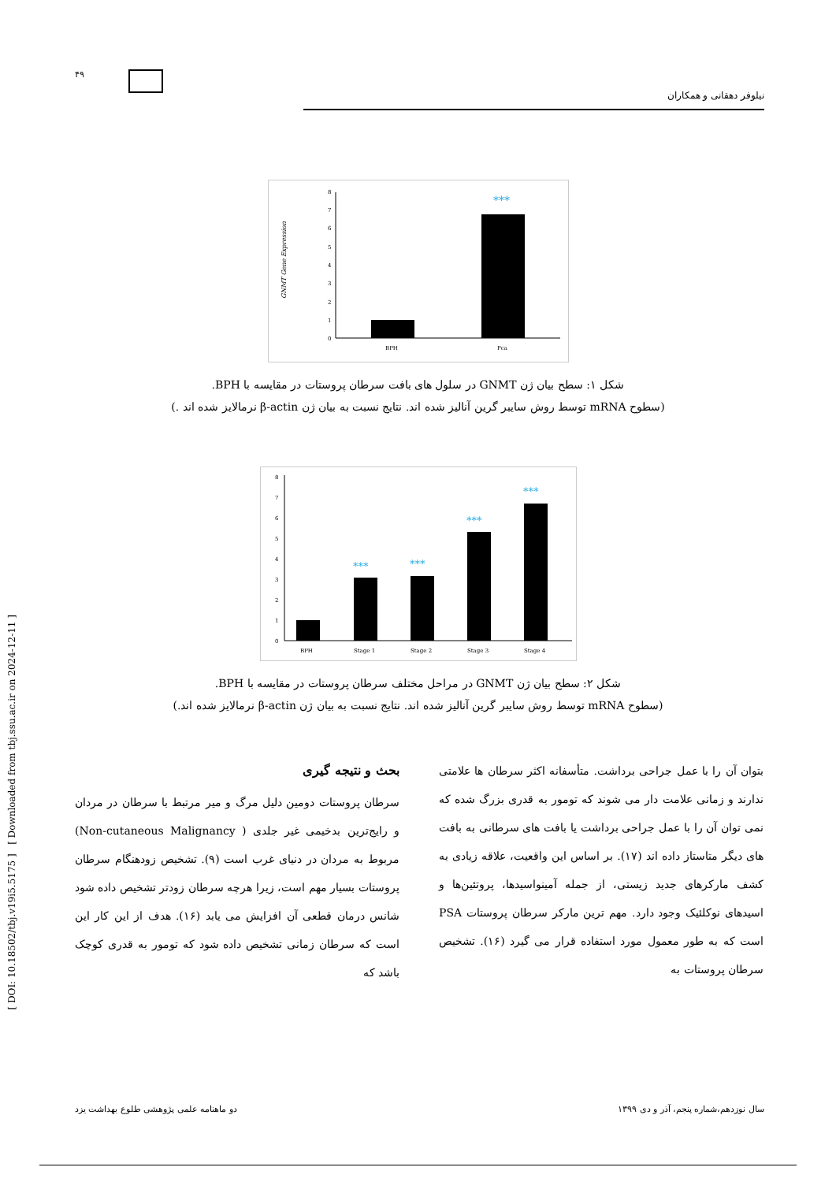[ DOI: 10.18502/tbj.v19i5.5175 ] [ Downloaded from tbj.ssu.ac.ir on 2024-12-11 ]
۴۹
نیلوفر دهقانی و همکاران
GNMT Gene Expression
0
1
2
3
4
5
6
7
8
***
BPH
Pca
شکل ۱: سطح بیان ژن GNMT در سلول های بافت سرطان پروستات در مقایسه با BPH.
(سطوح mRNA توسط روش سایبر گرین آنالیز شده اند. نتایج نسبت به بیان ژن β-actin نرمالایز شده اند .)
0
1
2
3
4
5
6
7
8
***
***
***
***
BPH
Stage 1
Stage 2
Stage 3
Stage 4
شکل ۲: سطح بیان ژن GNMT در مراحل مختلف سرطان پروستات در مقایسه با BPH.
(سطوح mRNA توسط روش سایبر گرین آنالیز شده اند. نتایج نسبت به بیان ژن β-actin نرمالایز شده اند.)
بحث و نتیجه گیری
سرطان پروستات دومین دلیل مرگ و میر مرتبط با سرطان در مردان و رایج‌ترین بدخیمی غیر جلدی ( Non-cutaneous Malignancy) مربوط به مردان در دنیای غرب است (۹). تشخیص زودهنگام سرطان پروستات بسیار مهم است، زیرا هرچه سرطان زودتر تشخیص داده شود شانس درمان قطعی آن افزایش می یابد (۱۶). هدف از این کار این است که سرطان زمانی تشخیص داده شود که تومور به قدری کوچک باشد که
بتوان آن را با عمل جراحی برداشت. متأسفانه اکثر سرطان ها علامتی ندارند و زمانی علامت دار می شوند که تومور به قدری بزرگ شده که نمی توان آن را با عمل جراحی برداشت یا بافت های سرطانی به بافت های دیگر متاستاز داده اند (۱۷). بر اساس این واقعیت، علاقه زیادی به کشف مارکرهای جدید زیستی، از جمله آمینواسیدها، پروتئین‌ها و اسیدهای نوکلئیک وجود دارد. مهم ترین مارکر سرطان پروستات PSA است که به طور معمول مورد استفاده قرار می گیرد (۱۶). تشخیص سرطان پروستات به
دو ماهنامه علمی پژوهشی طلوع بهداشت یزد سال نوزدهم،شماره پنجم، آذر و دی ۱۳۹۹